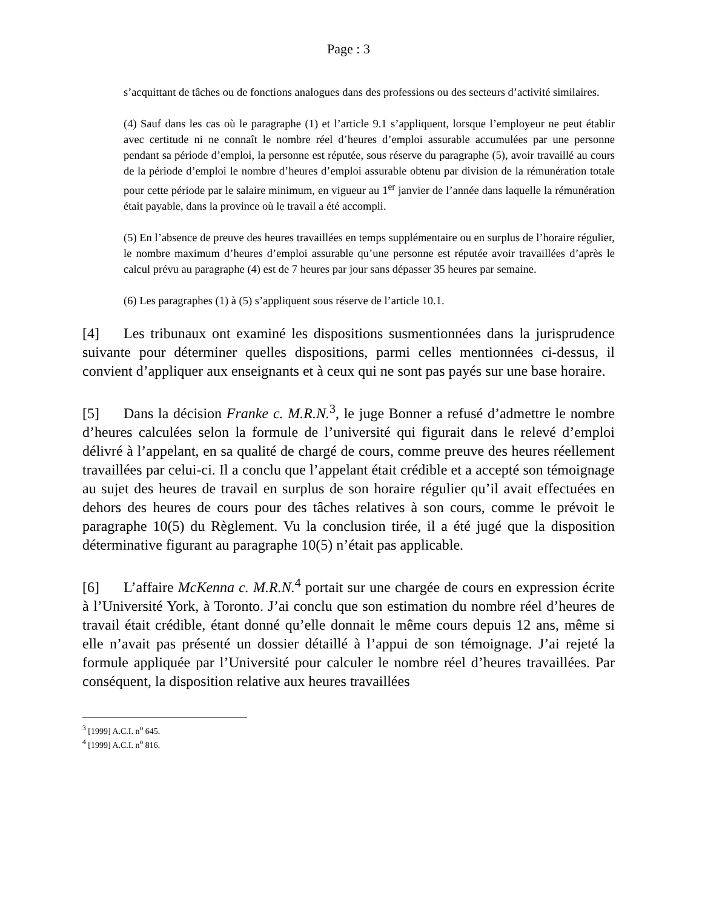Page : 3
s’acquittant de tâches ou de fonctions analogues dans des professions ou des secteurs d’activité similaires.
(4) Sauf dans les cas où le paragraphe (1) et l’article 9.1 s’appliquent, lorsque l’employeur ne peut établir avec certitude ni ne connaît le nombre réel d’heures d’emploi assurable accumulées par une personne pendant sa période d’emploi, la personne est réputée, sous réserve du paragraphe (5), avoir travaillé au cours de la période d’emploi le nombre d’heures d’emploi assurable obtenu par division de la rémunération totale pour cette période par le salaire minimum, en vigueur au 1<sup>er</sup> janvier de l’année dans laquelle la rémunération était payable, dans la province où le travail a été accompli.
(5) En l’absence de preuve des heures travaillées en temps supplémentaire ou en surplus de l’horaire régulier, le nombre maximum d’heures d’emploi assurable qu’une personne est réputée avoir travaillées d’après le calcul prévu au paragraphe (4) est de 7 heures par jour sans dépasser 35 heures par semaine.
(6) Les paragraphes (1) à (5) s’appliquent sous réserve de l’article 10.1.
[4] Les tribunaux ont examiné les dispositions susmentionnées dans la jurisprudence suivante pour déterminer quelles dispositions, parmi celles mentionnées ci-dessus, il convient d’appliquer aux enseignants et à ceux qui ne sont pas payés sur une base horaire.
[5] Dans la décision Franke c. M.R.N.<sup>3</sup>, le juge Bonner a refusé d’admettre le nombre d’heures calculées selon la formule de l’université qui figurait dans le relevé d’emploi délivré à l’appelant, en sa qualité de chargé de cours, comme preuve des heures réellement travaillées par celui-ci. Il a conclu que l’appelant était crédible et a accepté son témoignage au sujet des heures de travail en surplus de son horaire régulier qu’il avait effectuées en dehors des heures de cours pour des tâches relatives à son cours, comme le prévoit le paragraphe 10(5) du Règlement. Vu la conclusion tirée, il a été jugé que la disposition déterminative figurant au paragraphe 10(5) n’était pas applicable.
[6] L’affaire McKenna c. M.R.N.<sup>4</sup> portait sur une chargée de cours en expression écrite à l’Université York, à Toronto. J’ai conclu que son estimation du nombre réel d’heures de travail était crédible, étant donné qu’elle donnait le même cours depuis 12 ans, même si elle n’avait pas présenté un dossier détaillé à l’appui de son témoignage. J’ai rejeté la formule appliquée par l’Université pour calculer le nombre réel d’heures travaillées. Par conséquent, la disposition relative aux heures travaillées
<sup>3</sup> [1999] A.C.I. n<sup>o</sup> 645.
<sup>4</sup> [1999] A.C.I. n<sup>o</sup> 816.